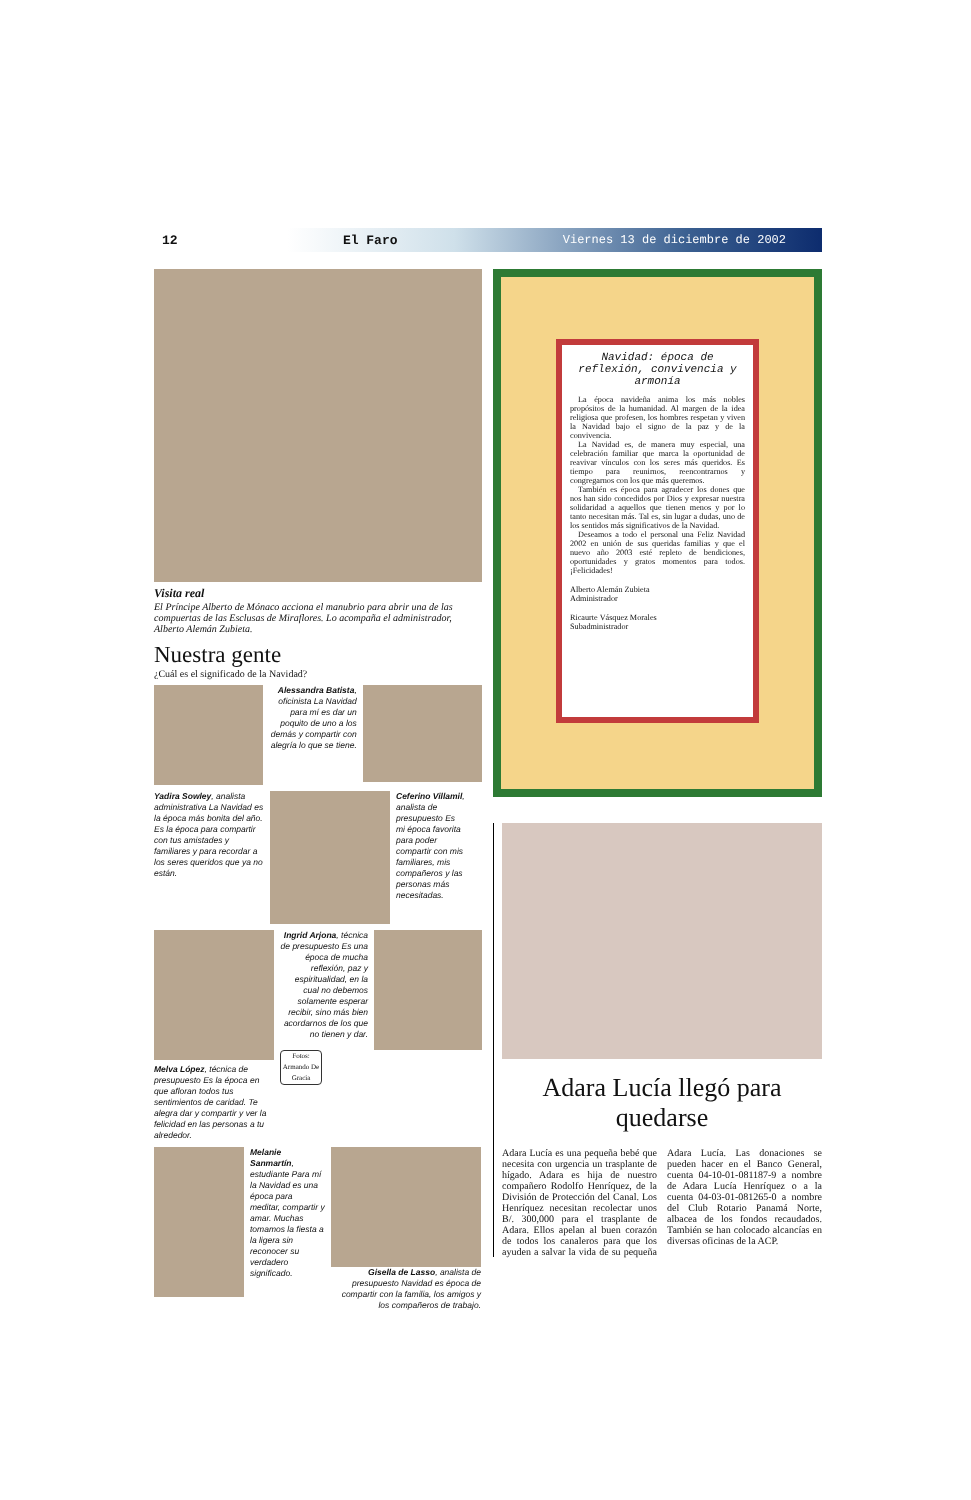12 El Faro Viernes 13 de diciembre de 2002
Visita real
El Príncipe Alberto de Mónaco acciona el manubrio para abrir una de las compuertas de las Esclusas de Miraflores. Lo acompaña el administrador, Alberto Alemán Zubieta.
Nuestra gente
¿Cuál es el significado de la Navidad?
Alessandra Batista, oficinista La Navidad para mí es dar un poquito de uno a los demás y compartir con alegría lo que se tiene.
Yadira Sowley, analista administrativa La Navidad es la época más bonita del año. Es la época para compartir con tus amistades y familiares y para recordar a los seres queridos que ya no están.
Ceferino Villamil, analista de presupuesto Es mi época favorita para poder compartir con mis familiares, mis compañeros y las personas más necesitadas.
Melva López, técnica de presupuesto Es la época en que afloran todos tus sentimientos de caridad. Te alegra dar y compartir y ver la felicidad en las personas a tu alrededor.
Ingrid Arjona, técnica de presupuesto Es una época de mucha reflexión, paz y espiritualidad, en la cual no debemos solamente esperar recibir, sino más bien acordarnos de los que no tienen y dar.
Fotos: Armando De Gracia
Melanie Sanmartín, estudiante Para mí la Navidad es una época para meditar, compartir y amar. Muchas tomamos la fiesta a la ligera sin reconocer su verdadero significado.
Gisella de Lasso, analista de presupuesto Navidad es época de compartir con la familia, los amigos y los compañeros de trabajo.
Navidad: época de reflexión, convivencia y armonía
La época navideña anima los más nobles propósitos de la humanidad. Al margen de la idea religiosa que profesen, los hombres respetan y viven la Navidad bajo el signo de la paz y de la convivencia.
La Navidad es, de manera muy especial, una celebración familiar que marca la oportunidad de reavivar vínculos con los seres más queridos. Es tiempo para reunirnos, reencontrarnos y congregarnos con los que más queremos.
También es época para agradecer los dones que nos han sido concedidos por Dios y expresar nuestra solidaridad a aquellos que tienen menos y por lo tanto necesitan más. Tal es, sin lugar a dudas, uno de los sentidos más significativos de la Navidad.
Deseamos a todo el personal una Feliz Navidad 2002 en unión de sus queridas familias y que el nuevo año 2003 esté repleto de bendiciones, oportunidades y gratos momentos para todos. ¡Felicidades!
Alberto Alemán Zubieta
Administrador
Ricaurte Vásquez Morales
Subadministrador
Adara Lucía llegó para quedarse
Adara Lucía es una pequeña bebé que necesita con urgencia un trasplante de hígado. Adara es hija de nuestro compañero Rodolfo Henríquez, de la División de Protección del Canal. Los Henríquez necesitan recolectar unos B/. 300,000 para el trasplante de Adara. Ellos apelan al buen corazón de todos los canaleros para que los ayuden a salvar la vida de su pequeña Adara Lucía. Las donaciones se pueden hacer en el Banco General, cuenta 04-10-01-081187-9 a nombre de Adara Lucía Henríquez o a la cuenta 04-03-01-081265-0 a nombre del Club Rotario Panamá Norte, albacea de los fondos recaudados. También se han colocado alcancías en diversas oficinas de la ACP.